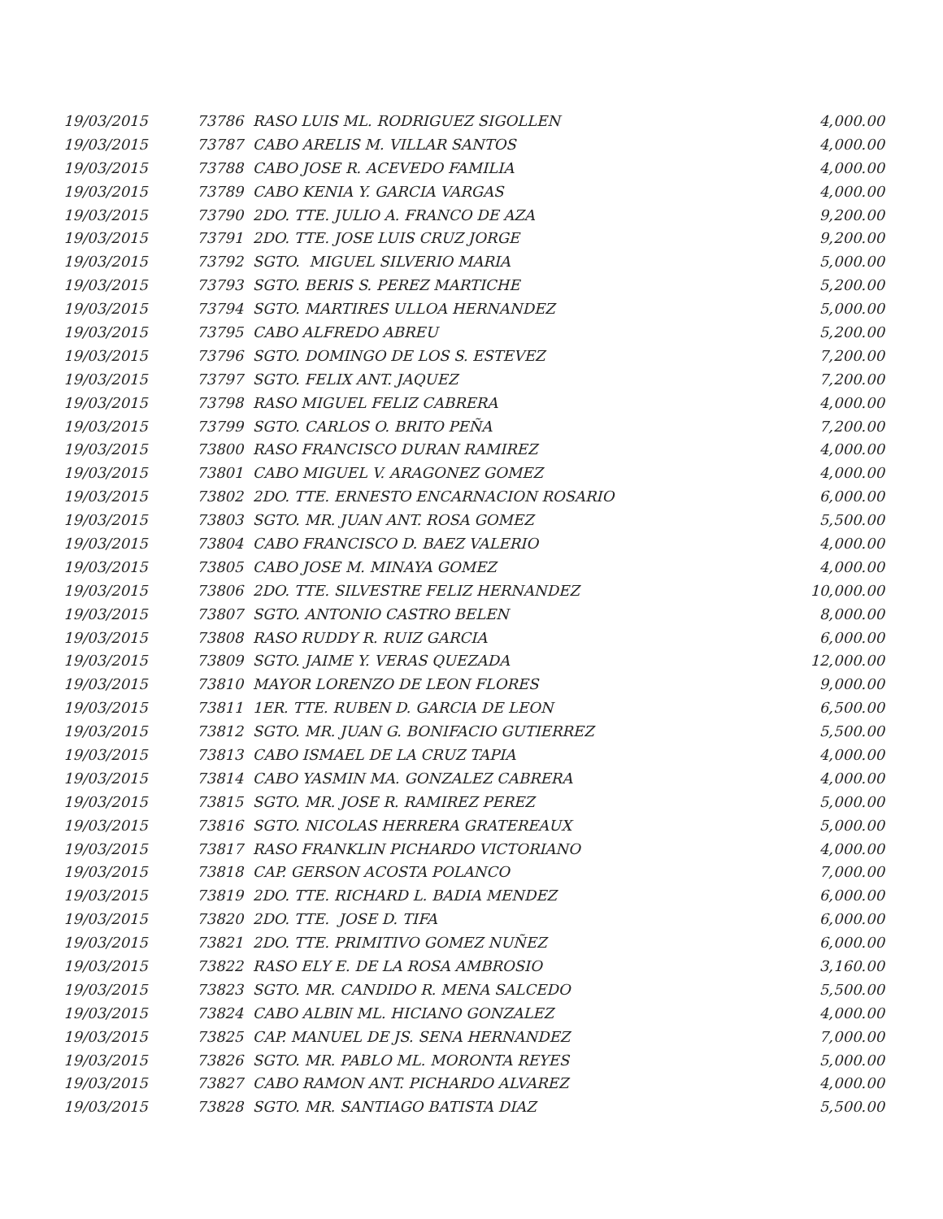| 19/03/2015 | 73786 RASO LUIS ML. RODRIGUEZ SIGOLLEN | 4,000.00 |
| 19/03/2015 | 73787 CABO ARELIS M. VILLAR SANTOS | 4,000.00 |
| 19/03/2015 | 73788 CABO JOSE R. ACEVEDO FAMILIA | 4,000.00 |
| 19/03/2015 | 73789 CABO KENIA Y. GARCIA VARGAS | 4,000.00 |
| 19/03/2015 | 73790 2DO. TTE. JULIO A. FRANCO DE AZA | 9,200.00 |
| 19/03/2015 | 73791 2DO. TTE. JOSE LUIS CRUZ JORGE | 9,200.00 |
| 19/03/2015 | 73792 SGTO. MIGUEL SILVERIO MARIA | 5,000.00 |
| 19/03/2015 | 73793 SGTO. BERIS S. PEREZ MARTICHE | 5,200.00 |
| 19/03/2015 | 73794 SGTO. MARTIRES ULLOA HERNANDEZ | 5,000.00 |
| 19/03/2015 | 73795 CABO ALFREDO ABREU | 5,200.00 |
| 19/03/2015 | 73796 SGTO. DOMINGO DE LOS S. ESTEVEZ | 7,200.00 |
| 19/03/2015 | 73797 SGTO. FELIX ANT. JAQUEZ | 7,200.00 |
| 19/03/2015 | 73798 RASO MIGUEL FELIZ CABRERA | 4,000.00 |
| 19/03/2015 | 73799 SGTO. CARLOS O. BRITO PEÑA | 7,200.00 |
| 19/03/2015 | 73800 RASO FRANCISCO DURAN RAMIREZ | 4,000.00 |
| 19/03/2015 | 73801 CABO MIGUEL V. ARAGONEZ GOMEZ | 4,000.00 |
| 19/03/2015 | 73802 2DO. TTE. ERNESTO ENCARNACION ROSARIO | 6,000.00 |
| 19/03/2015 | 73803 SGTO. MR. JUAN ANT. ROSA GOMEZ | 5,500.00 |
| 19/03/2015 | 73804 CABO FRANCISCO D. BAEZ VALERIO | 4,000.00 |
| 19/03/2015 | 73805 CABO JOSE M. MINAYA GOMEZ | 4,000.00 |
| 19/03/2015 | 73806 2DO. TTE. SILVESTRE FELIZ HERNANDEZ | 10,000.00 |
| 19/03/2015 | 73807 SGTO. ANTONIO CASTRO BELEN | 8,000.00 |
| 19/03/2015 | 73808 RASO RUDDY R. RUIZ GARCIA | 6,000.00 |
| 19/03/2015 | 73809 SGTO. JAIME Y. VERAS QUEZADA | 12,000.00 |
| 19/03/2015 | 73810 MAYOR LORENZO DE LEON FLORES | 9,000.00 |
| 19/03/2015 | 73811 1ER. TTE. RUBEN D. GARCIA DE LEON | 6,500.00 |
| 19/03/2015 | 73812 SGTO. MR. JUAN G. BONIFACIO GUTIERREZ | 5,500.00 |
| 19/03/2015 | 73813 CABO ISMAEL DE LA CRUZ TAPIA | 4,000.00 |
| 19/03/2015 | 73814 CABO YASMIN MA. GONZALEZ CABRERA | 4,000.00 |
| 19/03/2015 | 73815 SGTO. MR. JOSE R. RAMIREZ PEREZ | 5,000.00 |
| 19/03/2015 | 73816 SGTO. NICOLAS HERRERA GRATEREAUX | 5,000.00 |
| 19/03/2015 | 73817 RASO FRANKLIN PICHARDO VICTORIANO | 4,000.00 |
| 19/03/2015 | 73818 CAP. GERSON ACOSTA POLANCO | 7,000.00 |
| 19/03/2015 | 73819 2DO. TTE. RICHARD L. BADIA MENDEZ | 6,000.00 |
| 19/03/2015 | 73820 2DO. TTE. JOSE D. TIFA | 6,000.00 |
| 19/03/2015 | 73821 2DO. TTE. PRIMITIVO GOMEZ NUÑEZ | 6,000.00 |
| 19/03/2015 | 73822 RASO ELY E. DE LA ROSA AMBROSIO | 3,160.00 |
| 19/03/2015 | 73823 SGTO. MR. CANDIDO R. MENA SALCEDO | 5,500.00 |
| 19/03/2015 | 73824 CABO ALBIN ML. HICIANO GONZALEZ | 4,000.00 |
| 19/03/2015 | 73825 CAP. MANUEL DE JS. SENA HERNANDEZ | 7,000.00 |
| 19/03/2015 | 73826 SGTO. MR. PABLO ML. MORONTA REYES | 5,000.00 |
| 19/03/2015 | 73827 CABO RAMON ANT. PICHARDO ALVAREZ | 4,000.00 |
| 19/03/2015 | 73828 SGTO. MR. SANTIAGO BATISTA DIAZ | 5,500.00 |